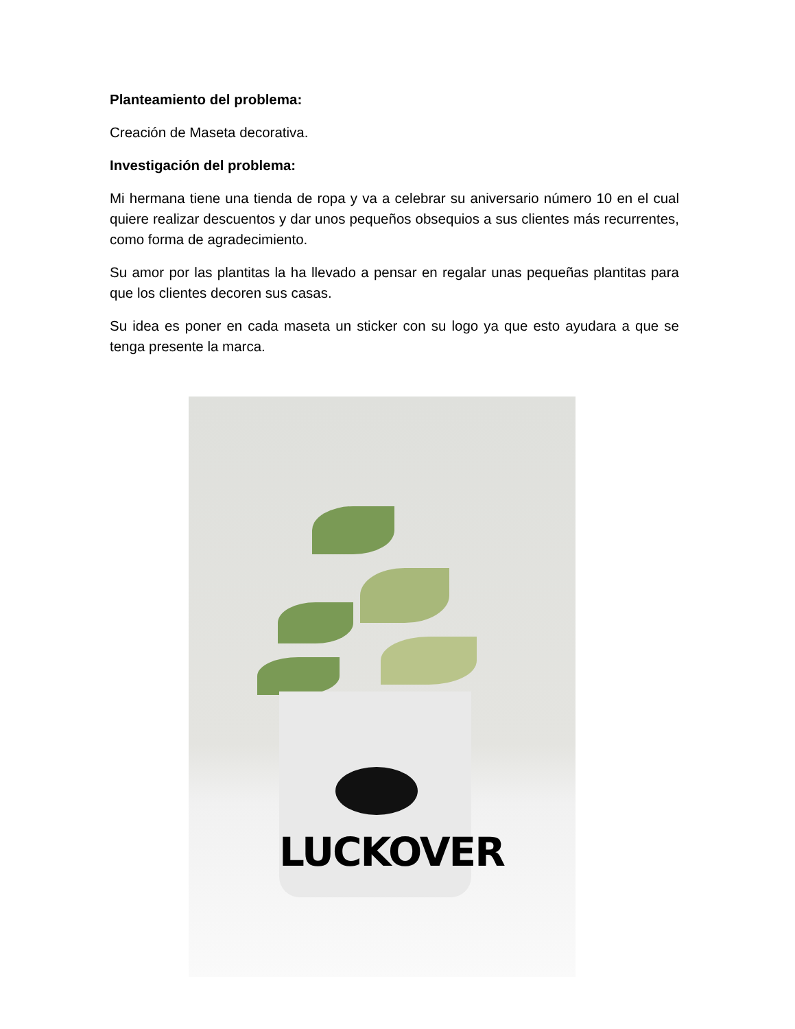Planteamiento del problema:
Creación de Maseta decorativa.
Investigación del problema:
Mi hermana tiene una tienda de ropa y va a celebrar su aniversario número 10 en el cual quiere realizar descuentos y dar unos pequeños obsequios a sus clientes más recurrentes, como forma de agradecimiento.
Su amor por las plantitas la ha llevado a pensar en regalar unas pequeñas plantitas para que los clientes decoren sus casas.
Su idea es poner en cada maseta un sticker con su logo ya que esto ayudara a que se tenga presente la marca.
LUCKOVER